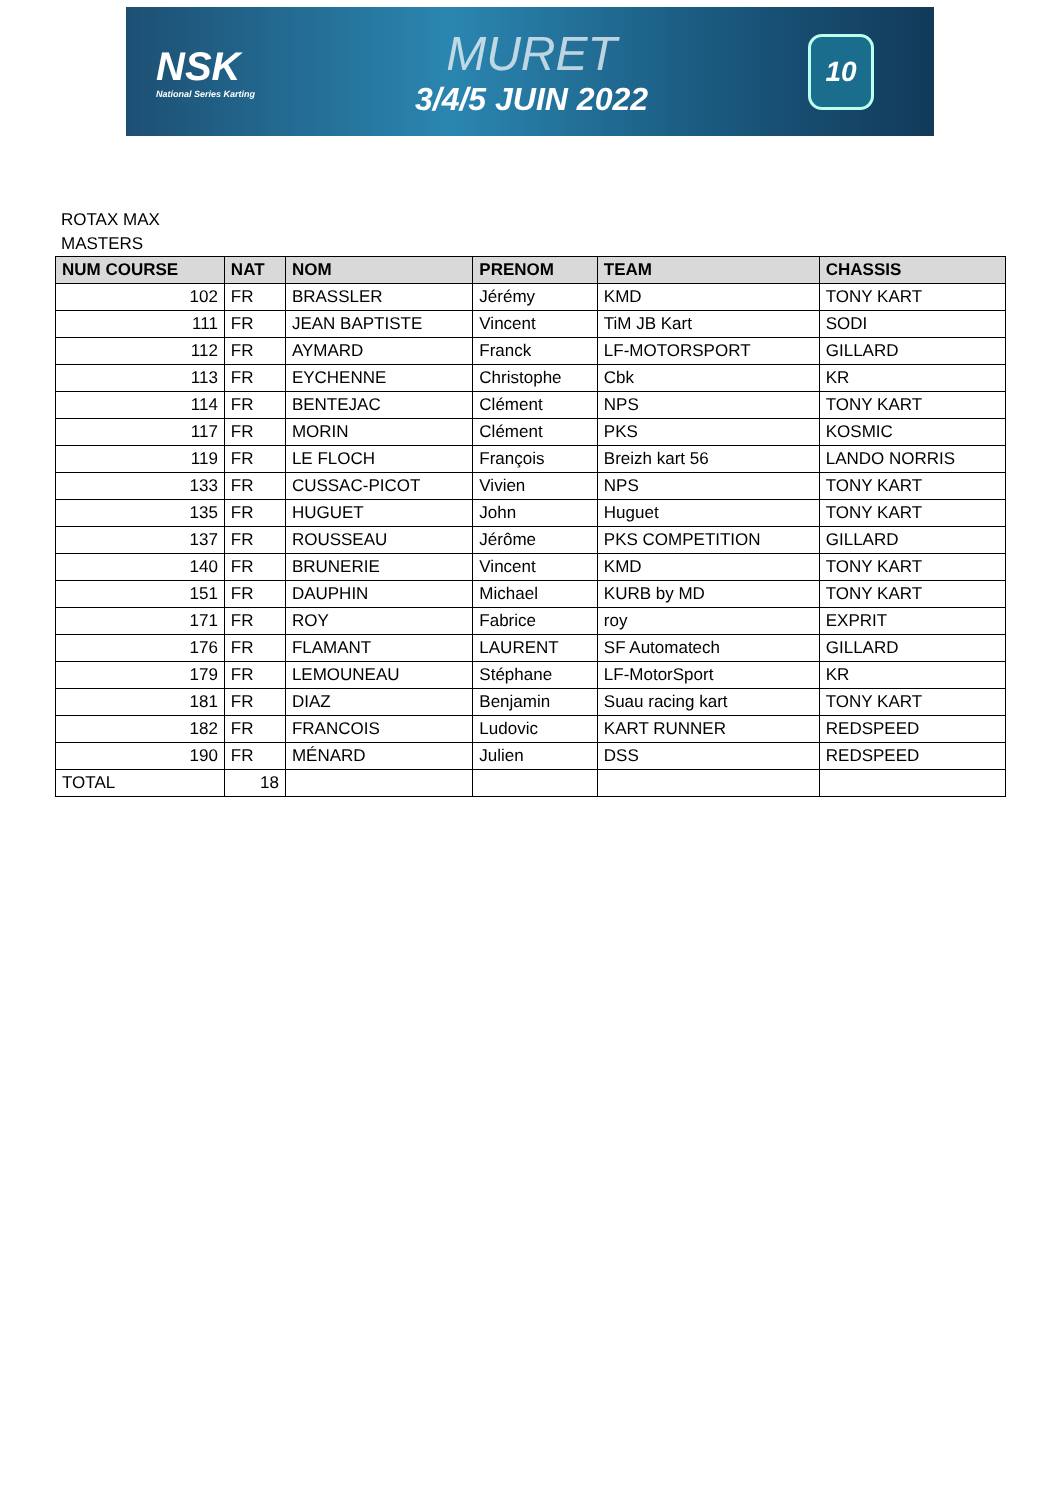NSK
National Series Karting
MURET
3/4/5 JUIN 2022
10
ROTAX MAX
MASTERS
| NUM COURSE | NAT | NOM | PRENOM | TEAM | CHASSIS |
| --- | --- | --- | --- | --- | --- |
| 102 | FR | BRASSLER | Jérémy | KMD | TONY KART |
| 111 | FR | JEAN BAPTISTE | Vincent | TiM JB Kart | SODI |
| 112 | FR | AYMARD | Franck | LF-MOTORSPORT | GILLARD |
| 113 | FR | EYCHENNE | Christophe | Cbk | KR |
| 114 | FR | BENTEJAC | Clément | NPS | TONY KART |
| 117 | FR | MORIN | Clément | PKS | KOSMIC |
| 119 | FR | LE FLOCH | François | Breizh kart 56 | LANDO NORRIS |
| 133 | FR | CUSSAC-PICOT | Vivien | NPS | TONY KART |
| 135 | FR | HUGUET | John | Huguet | TONY KART |
| 137 | FR | ROUSSEAU | Jérôme | PKS COMPETITION | GILLARD |
| 140 | FR | BRUNERIE | Vincent | KMD | TONY KART |
| 151 | FR | DAUPHIN | Michael | KURB by MD | TONY KART |
| 171 | FR | ROY | Fabrice | roy | EXPRIT |
| 176 | FR | FLAMANT | LAURENT | SF Automatech | GILLARD |
| 179 | FR | LEMOUNEAU | Stéphane | LF-MotorSport | KR |
| 181 | FR | DIAZ | Benjamin | Suau racing kart | TONY KART |
| 182 | FR | FRANCOIS | Ludovic | KART RUNNER | REDSPEED |
| 190 | FR | MÉNARD | Julien | DSS | REDSPEED |
| TOTAL | 18 | | | | |